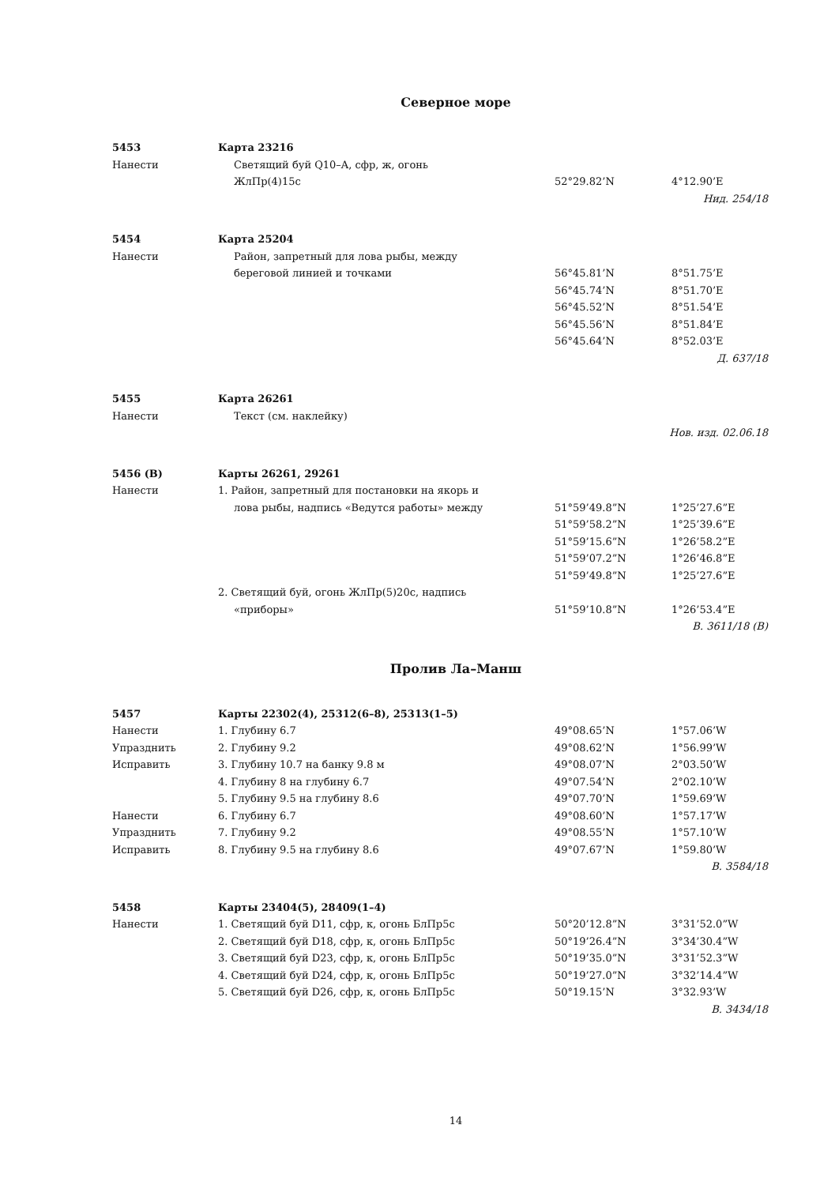Северное море
| 5453 | Карта 23216 | | |
| Нанести | Светящий буй Q10–A, сфр, ж, огонь | | |
| | ЖлПр(4)15с | 52°29.82’N | 4°12.90’E |
| Нид. 254/18 | | | |
| 5454 | Карта 25204 | | |
| Нанести | Район, запретный для лова рыбы, между | | |
| | береговой линией и точками | 56°45.81’N | 8°51.75’E |
| | | 56°45.74’N | 8°51.70’E |
| | | 56°45.52’N | 8°51.54’E |
| | | 56°45.56’N | 8°51.84’E |
| | | 56°45.64’N | 8°52.03’E |
| Д. 637/18 | | | |
| 5455 | Карта 26261 | | |
| Нанести | Текст (см. наклейку) | | |
| Нов. изд. 02.06.18 | | | |
| 5456 (В) | Карты 26261, 29261 | | |
| Нанести | 1. Район, запретный для постановки на якорь и | | |
| | лова рыбы, надпись «Ведутся работы» между | 51°59’49.8”N | 1°25’27.6”E |
| | | 51°59’58.2”N | 1°25’39.6”E |
| | | 51°59’15.6”N | 1°26’58.2”E |
| | | 51°59’07.2”N | 1°26’46.8”E |
| | | 51°59’49.8”N | 1°25’27.6”E |
| | 2. Светящий буй, огонь ЖлПр(5)20с, надпись | | |
| | «приборы» | 51°59’10.8”N | 1°26’53.4”E |
| В. 3611/18 (В) | | | |
Пролив Ла–Манш
| 5457 | Карты 22302(4), 25312(6–8), 25313(1–5) | | |
| Нанести | 1. Глубину 6.7 | 49°08.65’N | 1°57.06’W |
| Упразднить | 2. Глубину 9.2 | 49°08.62’N | 1°56.99’W |
| Исправить | 3. Глубину 10.7 на банку 9.8 м | 49°08.07’N | 2°03.50’W |
| | 4. Глубину 8 на глубину 6.7 | 49°07.54’N | 2°02.10’W |
| | 5. Глубину 9.5 на глубину 8.6 | 49°07.70’N | 1°59.69’W |
| Нанести | 6. Глубину 6.7 | 49°08.60’N | 1°57.17’W |
| Упразднить | 7. Глубину 9.2 | 49°08.55’N | 1°57.10’W |
| Исправить | 8. Глубину 9.5 на глубину 8.6 | 49°07.67’N | 1°59.80’W |
| В. 3584/18 | | | |
| 5458 | Карты 23404(5), 28409(1–4) | | |
| Нанести | 1. Светящий буй D11, сфр, к, огонь БлПр5с | 50°20’12.8”N | 3°31’52.0”W |
| | 2. Светящий буй D18, сфр, к, огонь БлПр5с | 50°19’26.4”N | 3°34’30.4”W |
| | 3. Светящий буй D23, сфр, к, огонь БлПр5с | 50°19’35.0”N | 3°31’52.3”W |
| | 4. Светящий буй D24, сфр, к, огонь БлПр5с | 50°19’27.0”N | 3°32’14.4”W |
| | 5. Светящий буй D26, сфр, к, огонь БлПр5с | 50°19.15’N | 3°32.93’W |
| В. 3434/18 | | | |
14